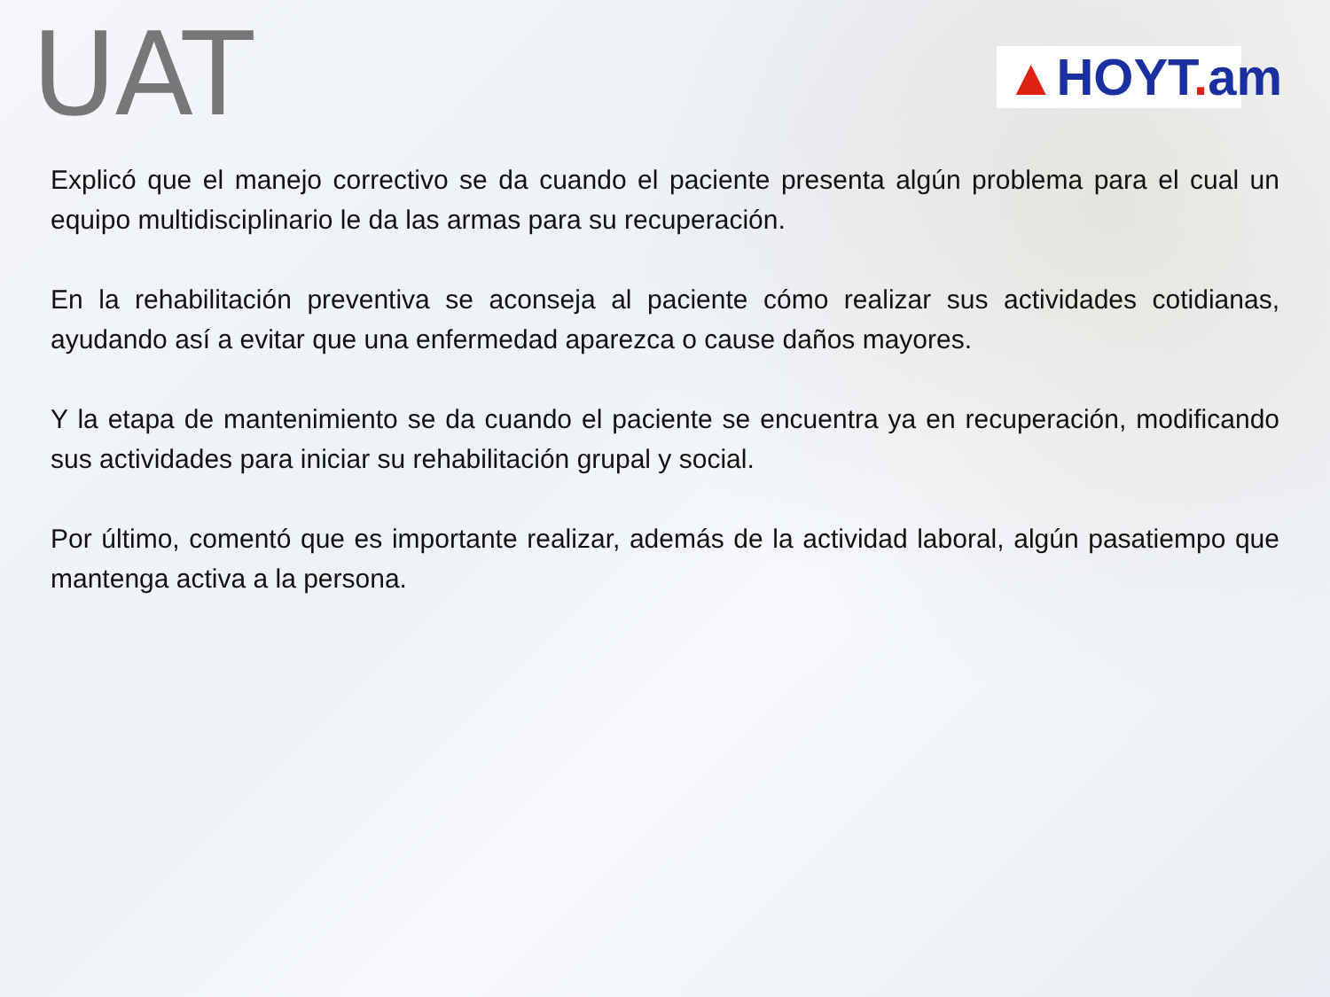UAT
▲HOYT. am
Explicó que el manejo correctivo se da cuando el paciente presenta algún problema para el cual un equipo multidisciplinario le da las armas para su recuperación.
En la rehabilitación preventiva se aconseja al paciente cómo realizar sus actividades cotidianas, ayudando así a evitar que una enfermedad aparezca o cause daños mayores.
Y la etapa de mantenimiento se da cuando el paciente se encuentra ya en recuperación, modificando sus actividades para iniciar su rehabilitación grupal y social.
Por último, comentó que es importante realizar, además de la actividad laboral, algún pasatiempo que mantenga activa a la persona.